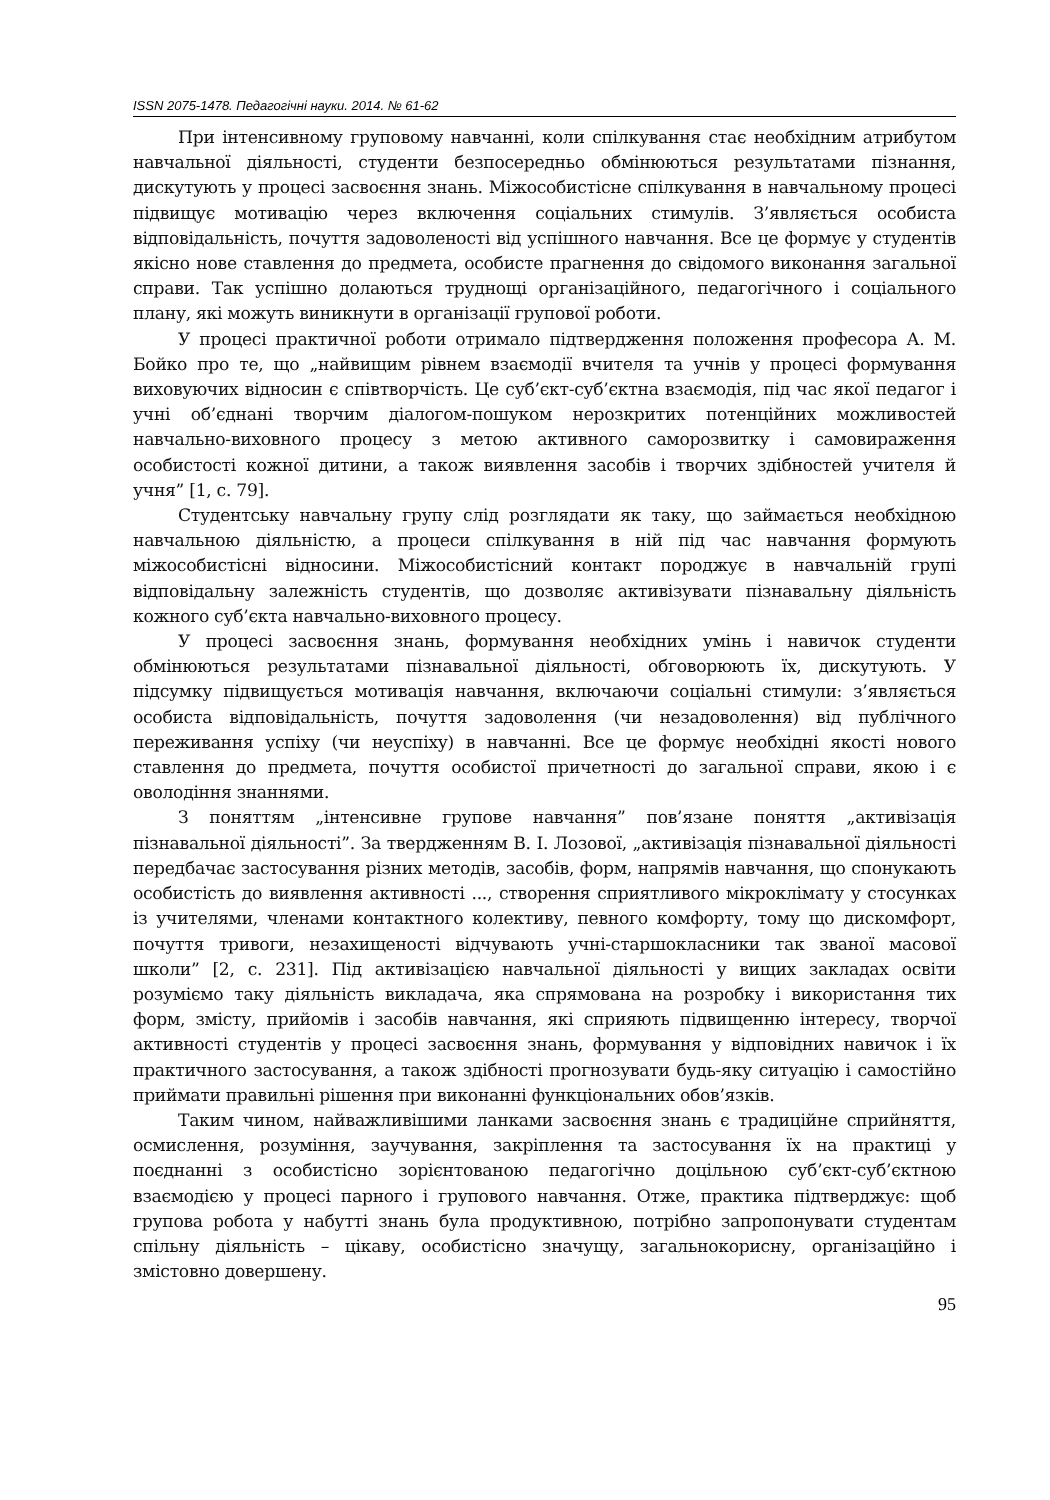ISSN 2075-1478. Педагогічні науки. 2014. № 61-62
При інтенсивному груповому навчанні, коли спілкування стає необхідним атрибутом навчальної діяльності, студенти безпосередньо обмінюються результатами пізнання, дискутують у процесі засвоєння знань. Міжособистісне спілкування в навчальному процесі підвищує мотивацію через включення соціальних стимулів. З’являється особиста відповідальність, почуття задоволеності від успішного навчання. Все це формує у студентів якісно нове ставлення до предмета, особисте прагнення до свідомого виконання загальної справи. Так успішно долаються труднощі організаційного, педагогічного і соціального плану, які можуть виникнути в організації групової роботи.
У процесі практичної роботи отримало підтвердження положення професора А. М. Бойко про те, що „найвищим рівнем взаємодії вчителя та учнів у процесі формування виховуючих відносин є співтворчість. Це суб’єкт-суб’єктна взаємодія, під час якої педагог і учні об’єднані творчим діалогом-пошуком нерозкритих потенційних можливостей навчально-виховного процесу з метою активного саморозвитку і самовираження особистості кожної дитини, а також виявлення засобів і творчих здібностей учителя й учня” [1, с. 79].
Студентську навчальну групу слід розглядати як таку, що займається необхідною навчальною діяльністю, а процеси спілкування в ній під час навчання формують міжособистісні відносини. Міжособистісний контакт породжує в навчальній групі відповідальну залежність студентів, що дозволяє активізувати пізнавальну діяльність кожного суб’єкта навчально-виховного процесу.
У процесі засвоєння знань, формування необхідних умінь і навичок студенти обмінюються результатами пізнавальної діяльності, обговорюють їх, дискутують. У підсумку підвищується мотивація навчання, включаючи соціальні стимули: з’являється особиста відповідальність, почуття задоволення (чи незадоволення) від публічного переживання успіху (чи неуспіху) в навчанні. Все це формує необхідні якості нового ставлення до предмета, почуття особистої причетності до загальної справи, якою і є оволодіння знаннями.
З поняттям „інтенсивне групове навчання” пов’язане поняття „активізація пізнавальної діяльності”. За твердженням В. І. Лозової, „активізація пізнавальної діяльності передбачає застосування різних методів, засобів, форм, напрямів навчання, що спонукають особистість до виявлення активності ..., створення сприятливого мікроклімату у стосунках із учителями, членами контактного колективу, певного комфорту, тому що дискомфорт, почуття тривоги, незахищеності відчувають учні-старшокласники так званої масової школи” [2, с. 231]. Під активізацією навчальної діяльності у вищих закладах освіти розуміємо таку діяльність викладача, яка спрямована на розробку і використання тих форм, змісту, прийомів і засобів навчання, які сприяють підвищенню інтересу, творчої активності студентів у процесі засвоєння знань, формування у відповідних навичок і їх практичного застосування, а також здібності прогнозувати будь-яку ситуацію і самостійно приймати правильні рішення при виконанні функціональних обов’язків.
Таким чином, найважливішими ланками засвоєння знань є традиційне сприйняття, осмислення, розуміння, заучування, закріплення та застосування їх на практиці у поєднанні з особистісно зорієнтованою педагогічно доцільною суб’єкт-суб’єктною взаємодією у процесі парного і групового навчання. Отже, практика підтверджує: щоб групова робота у набутті знань була продуктивною, потрібно запропонувати студентам спільну діяльність – цікаву, особистісно значущу, загальнокорисну, організаційно і змістовно довершену.
95